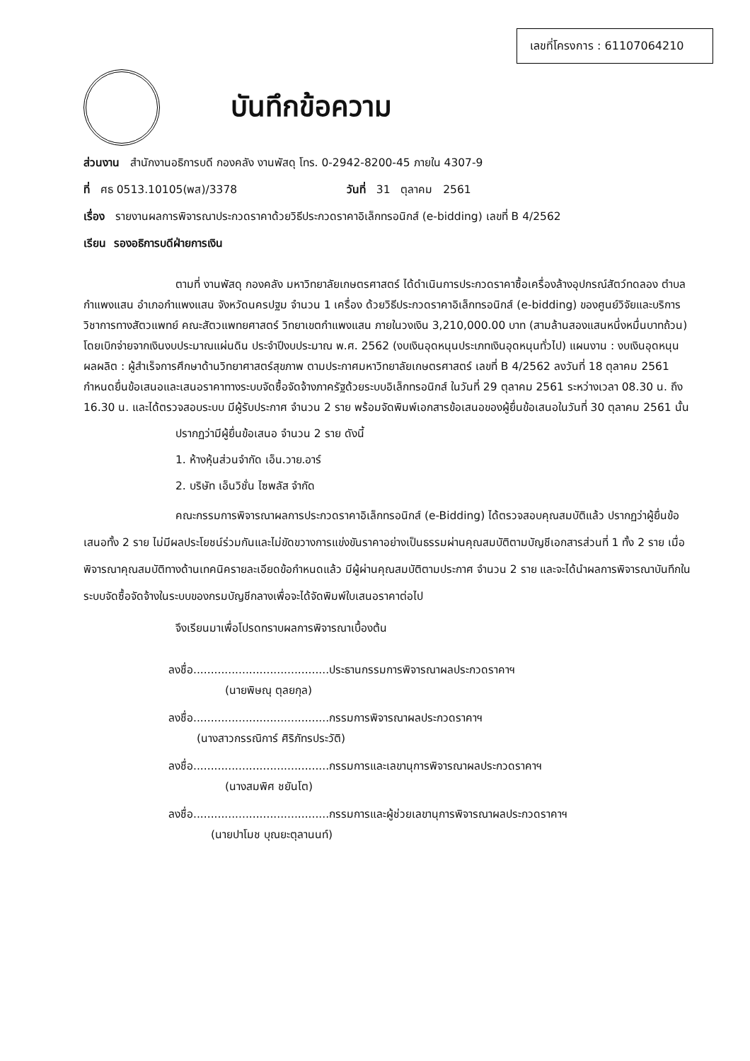เลขที่โครงการ : 61107064210
บันทึกข้อความ
ส่วนงาน สำนักงานอธิการบดี กองคลัง งานพัสดุ โทร. 0-2942-8200-45 ภายใน 4307-9
ที่ ศธ 0513.10105(พส)/3378 วันที่ 31 ตุลาคม 2561
เรื่อง รายงานผลการพิจารณาประกวดราคาด้วยวิธีประกวดราคาอิเล็กทรอนิกส์ (e-bidding) เลขที่ B 4/2562
เรียน รองอธิการบดีฝ่ายการเงิน
ตามที่ งานพัสดุ กองคลัง มหาวิทยาลัยเกษตรศาสตร์ ได้ดำเนินการประกวดราคาซื้อเครื่องล้างอุปกรณ์สัตว์ทดลอง ตำบลกำแพงแสน อำเภอกำแพงแสน จังหวัดนครปฐม จำนวน 1 เครื่อง ด้วยวิธีประกวดราคาอิเล็กทรอนิกส์ (e-bidding) ของศูนย์วิจัยและบริการวิชาการทางสัตวแพทย์ คณะสัตวแพทยศาสตร์ วิทยาเขตกำแพงแสน ภายในวงเงิน 3,210,000.00 บาท (สามล้านสองแสนหนึ่งหมื่นบาทถ้วน) โดยเบิกจ่ายจากเงินงบประมาณแผ่นดิน ประจำปีงบประมาณ พ.ศ. 2562 (งบเงินอุดหนุนประเภทเงินอุดหนุนทั่วไป) แผนงาน : งบเงินอุดหนุน ผลผลิต : ผู้สำเร็จการศึกษาด้านวิทยาศาสตร์สุขภาพ ตามประกาศมหาวิทยาลัยเกษตรศาสตร์ เลขที่ B 4/2562 ลงวันที่ 18 ตุลาคม 2561 กำหนดยื่นข้อเสนอและเสนอราคาทางระบบจัดซื้อจัดจ้างภาครัฐด้วยระบบอิเล็กทรอนิกส์ ในวันที่ 29 ตุลาคม 2561 ระหว่างเวลา 08.30 น. ถึง 16.30 น. และได้ตรวจสอบระบบ มีผู้รับประกาศ จำนวน 2 ราย พร้อมจัดพิมพ์เอกสารข้อเสนอของผู้ยื่นข้อเสนอในวันที่ 30 ตุลาคม 2561 นั้น
ปรากฏว่ามีผู้ยื่นข้อเสนอ จำนวน 2 ราย ดังนี้
1. ห้างหุ้นส่วนจำกัด เอ็น.วาย.อาร์
2. บริษัท เอ็นวิชั่น ไซพลัส จำกัด
คณะกรรมการพิจารณาผลการประกวดราคาอิเล็กทรอนิกส์ (e-Bidding) ได้ตรวจสอบคุณสมบัติแล้ว ปรากฏว่าผู้ยื่นข้อเสนอทั้ง 2 ราย ไม่มีผลประโยชน์ร่วมกันและไม่ขัดขวางการแข่งขันราคาอย่างเป็นธรรมผ่านคุณสมบัติตามบัญชีเอกสารส่วนที่ 1 ทั้ง 2 ราย เมื่อพิจารณาคุณสมบัติทางด้านเทคนิครายละเอียดข้อกำหนดแล้ว มีผู้ผ่านคุณสมบัติตามประกาศ จำนวน 2 ราย และจะได้นำผลการพิจารณาบันทึกในระบบจัดซื้อจัดจ้างในระบบของกรมบัญชีกลางเพื่อจะได้จัดพิมพ์ใบเสนอราคาต่อไป
จึงเรียนมาเพื่อโปรดทราบผลการพิจารณาเบื้องต้น
ลงชื่อ.......................................ประธานกรรมการพิจารณาผลประกวดราคาฯ
(นายพิษณุ ตุลยกุล)
ลงชื่อ.......................................กรรมการพิจารณาผลประกวดราคาฯ
(นางสาวกรรณิการ์ ศิริภัทรประวัติ)
ลงชื่อ.......................................กรรมการและเลขานุการพิจารณาผลประกวดราคาฯ
(นางสมพิศ ชยันโต)
ลงชื่อ.......................................กรรมการและผู้ช่วยเลขานุการพิจารณาผลประกวดราคาฯ
(นายปาโมช บุณยะตุลานนท์)